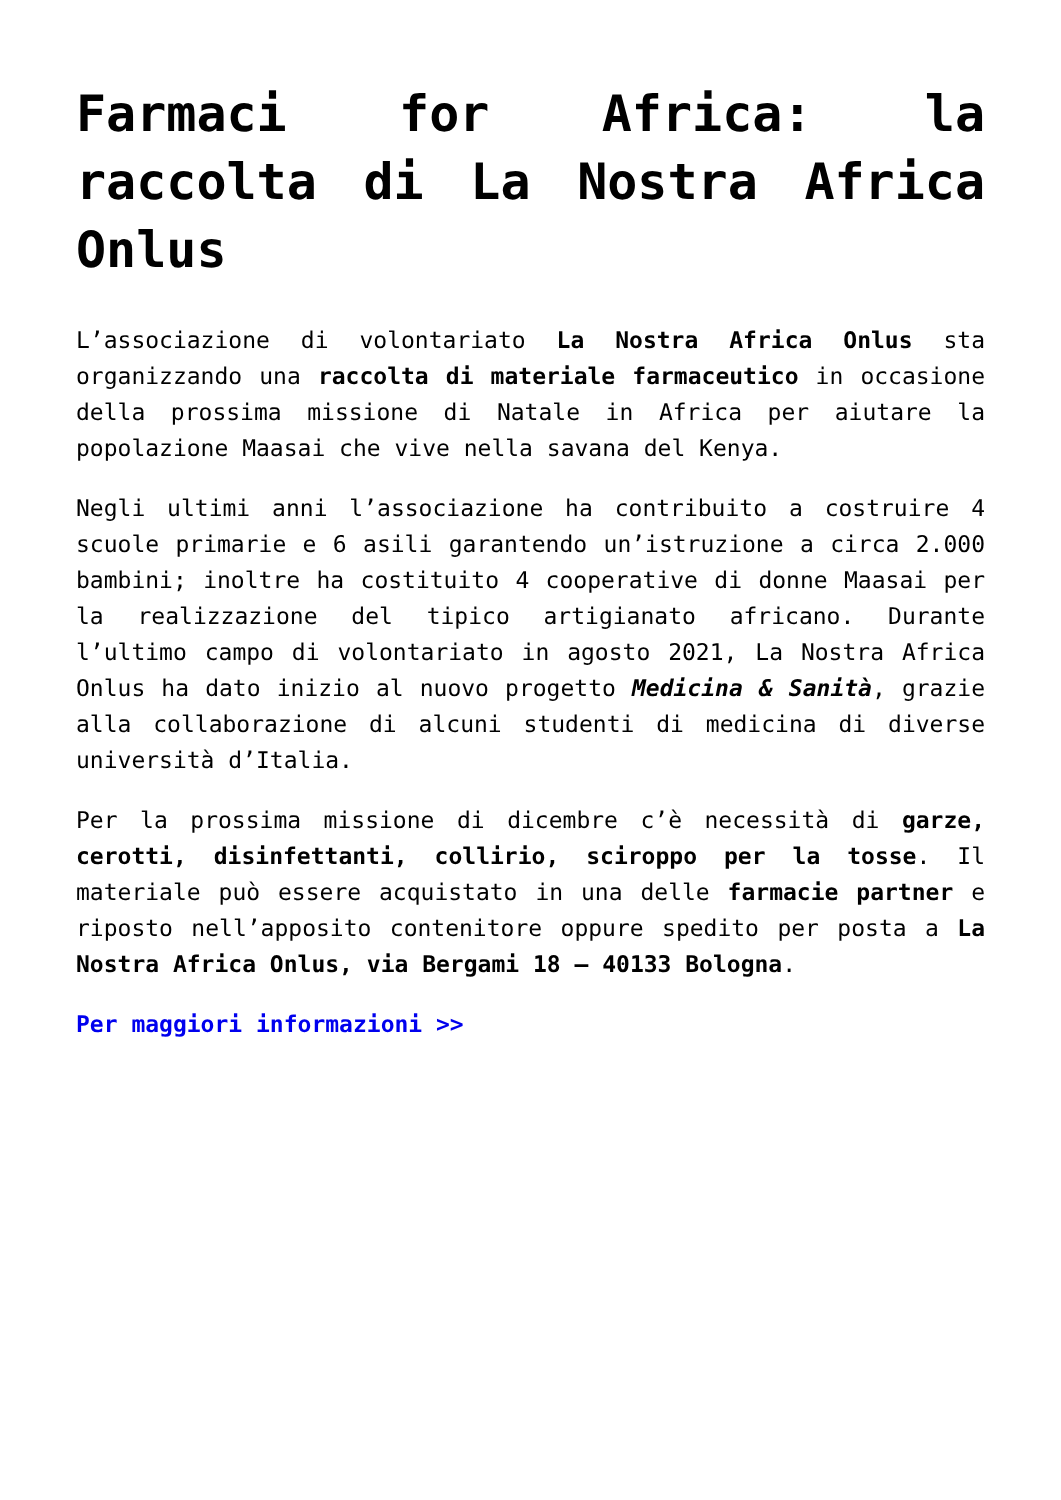Farmaci for Africa: la raccolta di La Nostra Africa Onlus
L’associazione di volontariato La Nostra Africa Onlus sta organizzando una raccolta di materiale farmaceutico in occasione della prossima missione di Natale in Africa per aiutare la popolazione Maasai che vive nella savana del Kenya.
Negli ultimi anni l’associazione ha contribuito a costruire 4 scuole primarie e 6 asili garantendo un’istruzione a circa 2.000 bambini; inoltre ha costituito 4 cooperative di donne Maasai per la realizzazione del tipico artigianato africano. Durante l’ultimo campo di volontariato in agosto 2021, La Nostra Africa Onlus ha dato inizio al nuovo progetto Medicina & Sanità, grazie alla collaborazione di alcuni studenti di medicina di diverse università d’Italia.
Per la prossima missione di dicembre c’è necessità di garze, cerotti, disinfettanti, collirio, sciroppo per la tosse. Il materiale può essere acquistato in una delle farmacie partner e riposto nell’apposito contenitore oppure spedito per posta a La Nostra Africa Onlus, via Bergami 18 – 40133 Bologna.
Per maggiori informazioni >>